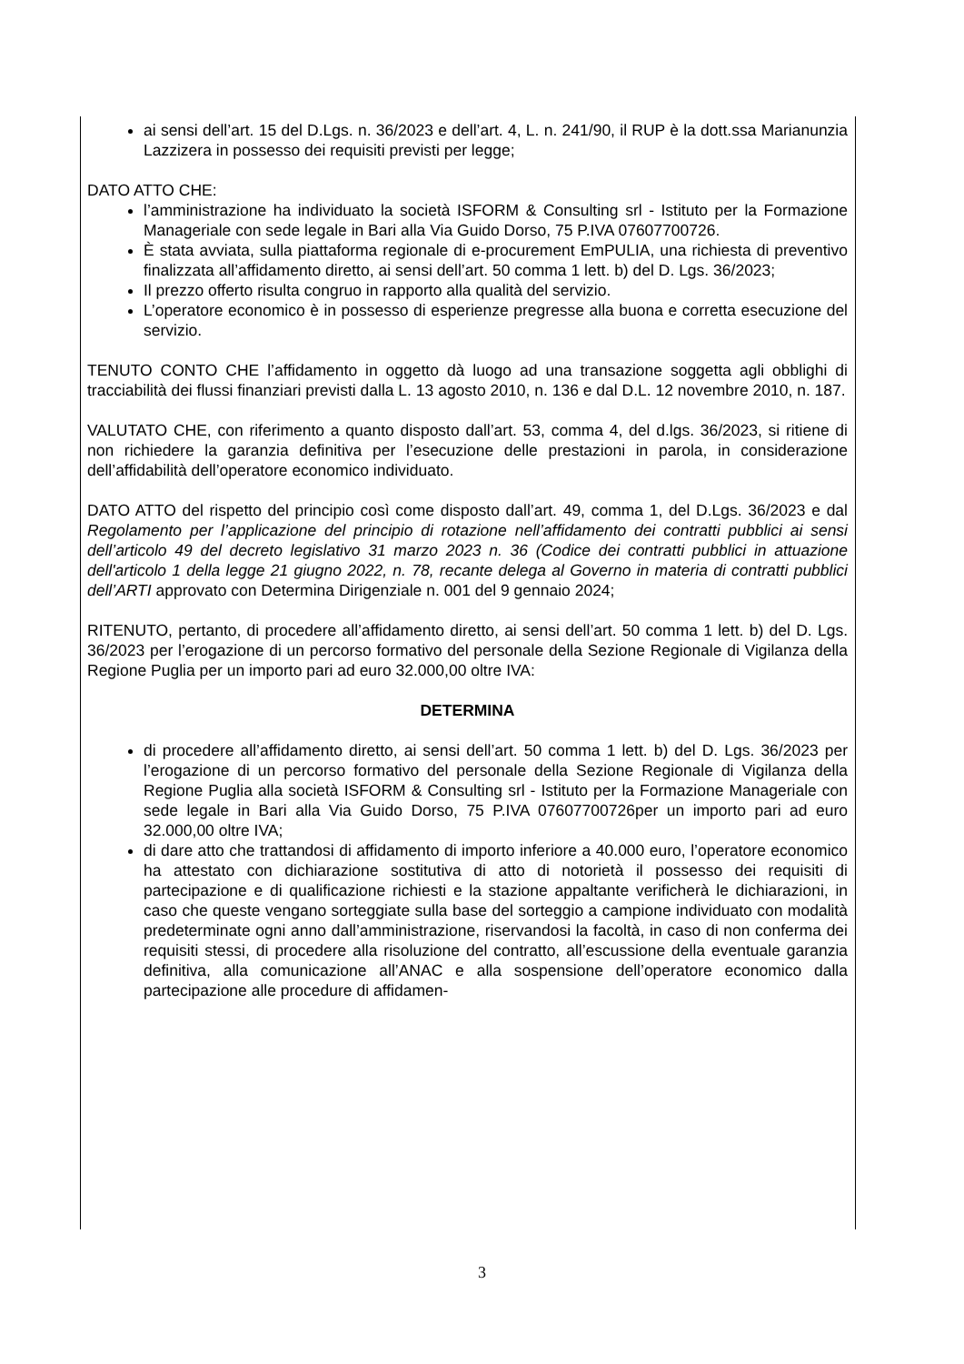ai sensi dell’art. 15 del D.Lgs. n. 36/2023 e dell’art. 4, L. n. 241/90, il RUP è la dott.ssa Marianunzia Lazzizera in possesso dei requisiti previsti per legge;
DATO ATTO CHE:
l’amministrazione ha individuato la società ISFORM & Consulting srl - Istituto per la Formazione Manageriale con sede legale in Bari alla Via Guido Dorso, 75 P.IVA 07607700726.
È stata avviata, sulla piattaforma regionale di e-procurement EmPULIA, una richiesta di preventivo finalizzata all’affidamento diretto, ai sensi dell’art. 50 comma 1 lett. b) del D. Lgs. 36/2023;
Il prezzo offerto risulta congruo in rapporto alla qualità del servizio.
L’operatore economico è in possesso di esperienze pregresse alla buona e corretta esecuzione del servizio.
TENUTO CONTO CHE l’affidamento in oggetto dà luogo ad una transazione soggetta agli obblighi di tracciabilità dei flussi finanziari previsti dalla L. 13 agosto 2010, n. 136 e dal D.L. 12 novembre 2010, n. 187.
VALUTATO CHE, con riferimento a quanto disposto dall’art. 53, comma 4, del d.lgs. 36/2023, si ritiene di non richiedere la garanzia definitiva per l’esecuzione delle prestazioni in parola, in considerazione dell’affidabilità dell’operatore economico individuato.
DATO ATTO del rispetto del principio così come disposto dall’art. 49, comma 1, del D.Lgs. 36/2023 e dal Regolamento per l’applicazione del principio di rotazione nell’affidamento dei contratti pubblici ai sensi dell’articolo 49 del decreto legislativo 31 marzo 2023 n. 36 (Codice dei contratti pubblici in attuazione dell'articolo 1 della legge 21 giugno 2022, n. 78, recante delega al Governo in materia di contratti pubblici dell’ARTI approvato con Determina Dirigenziale n. 001 del 9 gennaio 2024;
RITENUTO, pertanto, di procedere all’affidamento diretto, ai sensi dell’art. 50 comma 1 lett. b) del D. Lgs. 36/2023 per l’erogazione di un percorso formativo del personale della Sezione Regionale di Vigilanza della Regione Puglia per un importo pari ad euro 32.000,00 oltre IVA:
DETERMINA
di procedere all’affidamento diretto, ai sensi dell’art. 50 comma 1 lett. b) del D. Lgs. 36/2023 per l’erogazione di un percorso formativo del personale della Sezione Regionale di Vigilanza della Regione Puglia alla società ISFORM & Consulting srl - Istituto per la Formazione Manageriale con sede legale in Bari alla Via Guido Dorso, 75 P.IVA 07607700726per un importo pari ad euro 32.000,00 oltre IVA;
di dare atto che trattandosi di affidamento di importo inferiore a 40.000 euro, l’operatore economico ha attestato con dichiarazione sostitutiva di atto di notorietà il possesso dei requisiti di partecipazione e di qualificazione richiesti e la stazione appaltante verificherà le dichiarazioni, in caso che queste vengano sorteggiate sulla base del sorteggio a campione individuato con modalità predeterminate ogni anno dall’amministrazione, riservandosi la facoltà, in caso di non conferma dei requisiti stessi, di procedere alla risoluzione del contratto, all’escussione della eventuale garanzia definitiva, alla comunicazione all’ANAC e alla sospensione dell’operatore economico dalla partecipazione alle procedure di affidamen-
3